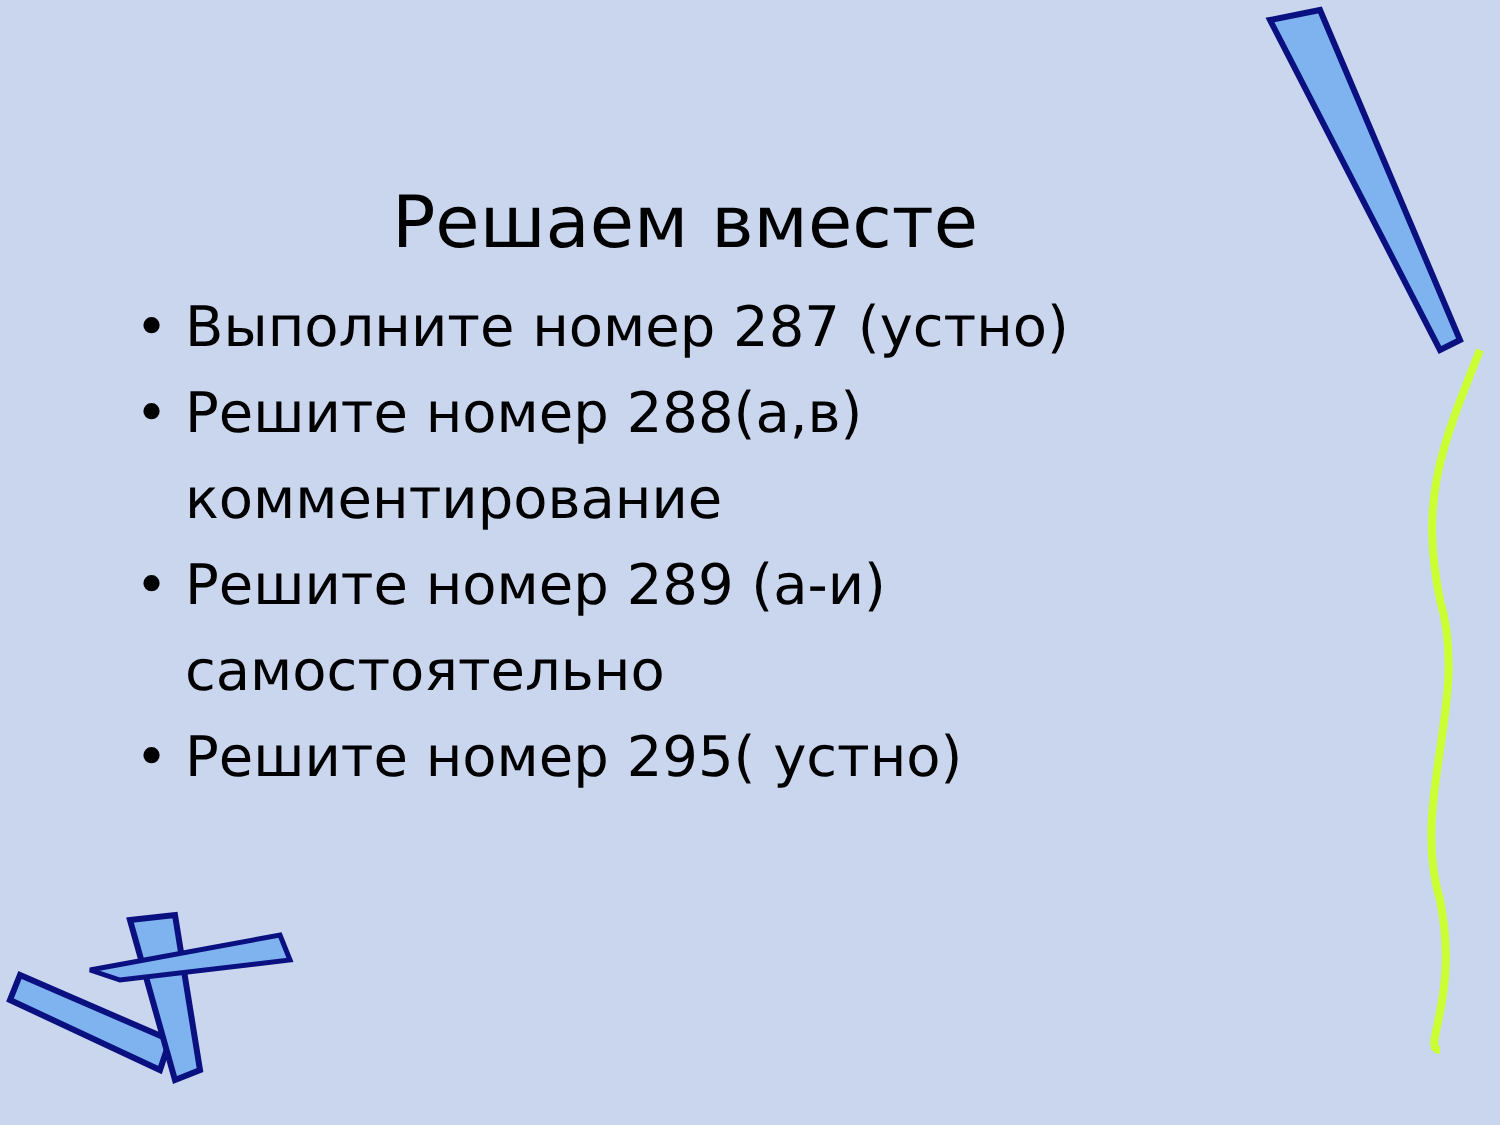Решаем вместе
• Выполните номер 287 (устно)
• Решите номер 288(а,в) комментирование
• Решите номер 289 (а-и) самостоятельно
• Решите номер 295( устно)